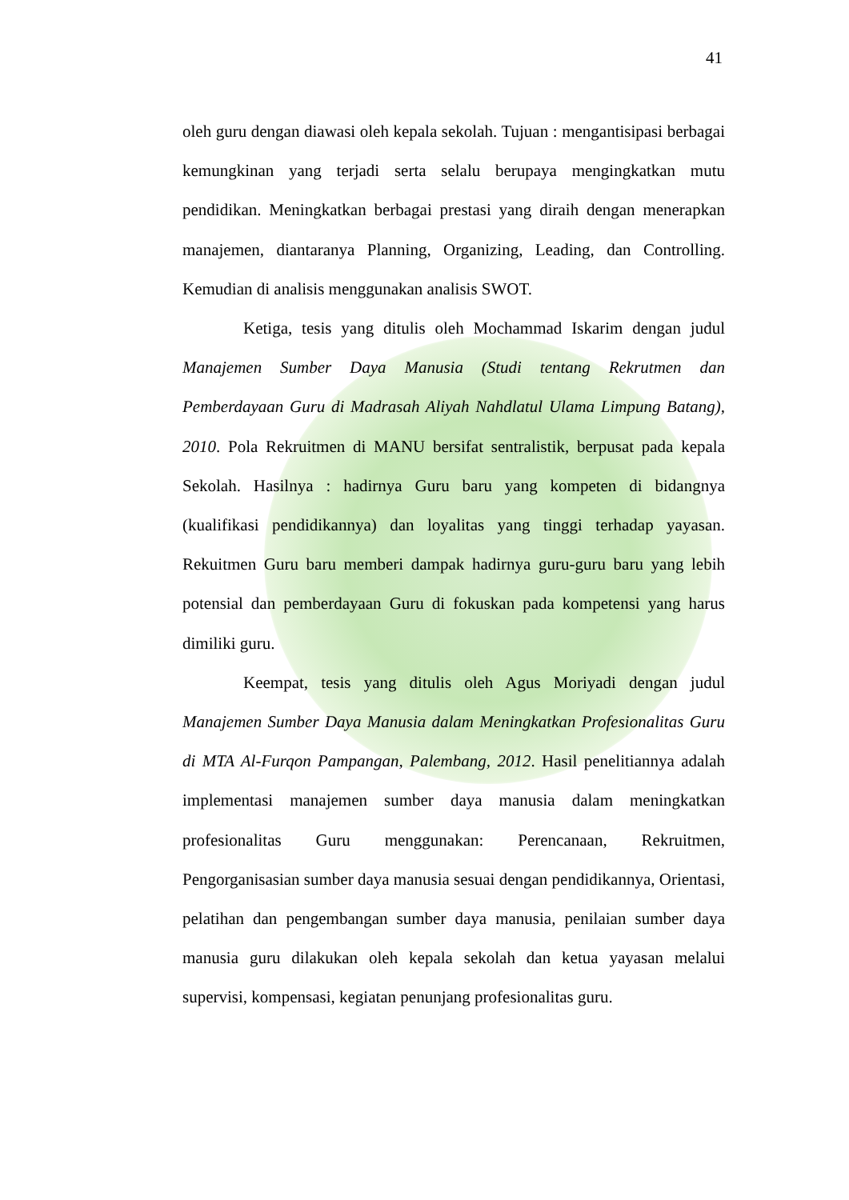41
oleh guru dengan diawasi oleh kepala sekolah. Tujuan : mengantisipasi berbagai kemungkinan yang terjadi serta selalu berupaya mengingkatkan mutu pendidikan. Meningkatkan berbagai prestasi yang diraih dengan menerapkan manajemen, diantaranya Planning, Organizing, Leading, dan Controlling. Kemudian di analisis menggunakan analisis SWOT.
Ketiga, tesis yang ditulis oleh Mochammad Iskarim dengan judul Manajemen Sumber Daya Manusia (Studi tentang Rekrutmen dan Pemberdayaan Guru di Madrasah Aliyah Nahdlatul Ulama Limpung Batang), 2010. Pola Rekruitmen di MANU bersifat sentralistik, berpusat pada kepala Sekolah. Hasilnya : hadirnya Guru baru yang kompeten di bidangnya (kualifikasi pendidikannya) dan loyalitas yang tinggi terhadap yayasan. Rekuitmen Guru baru memberi dampak hadirnya guru-guru baru yang lebih potensial dan pemberdayaan Guru di fokuskan pada kompetensi yang harus dimiliki guru.
Keempat, tesis yang ditulis oleh Agus Moriyadi dengan judul Manajemen Sumber Daya Manusia dalam Meningkatkan Profesionalitas Guru di MTA Al-Furqon Pampangan, Palembang, 2012. Hasil penelitiannya adalah implementasi manajemen sumber daya manusia dalam meningkatkan profesionalitas Guru menggunakan: Perencanaan, Rekruitmen, Pengorganisasian sumber daya manusia sesuai dengan pendidikannya, Orientasi, pelatihan dan pengembangan sumber daya manusia, penilaian sumber daya manusia guru dilakukan oleh kepala sekolah dan ketua yayasan melalui supervisi, kompensasi, kegiatan penunjang profesionalitas guru.